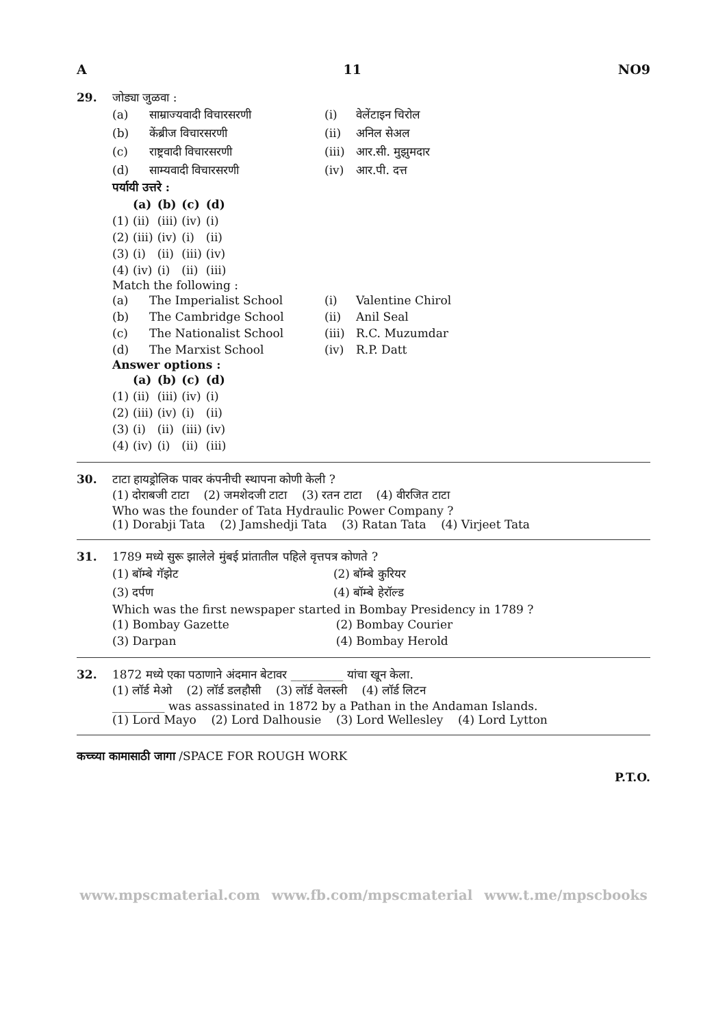A 11 NO9
29. जोड्या जुळवा :
| (a) | साम्राज्यवादी विचारसरणी | (i) | वेलेंटाइन चिरोल |
| (b) | केंब्रीज विचारसरणी | (ii) | अनिल सेअल |
| (c) | राष्ट्रवादी विचारसरणी | (iii) | आर.सी. मुझुमदार |
| (d) | साम्यवादी विचारसरणी | (iv) | आर.पी. दत्त |
पर्यायी उत्तरे :
| | (a) | (b) | (c) | (d) |
| (1) | (ii) | (iii) | (iv) | (i) |
| (2) | (iii) | (iv) | (i) | (ii) |
| (3) | (i) | (ii) | (iii) | (iv) |
| (4) | (iv) | (i) | (ii) | (iii) |
Match the following :
| (a) | The Imperialist School | (i) | Valentine Chirol |
| (b) | The Cambridge School | (ii) | Anil Seal |
| (c) | The Nationalist School | (iii) | R.C. Muzumdar |
| (d) | The Marxist School | (iv) | R.P. Datt |
Answer options :
| | (a) | (b) | (c) | (d) |
| (1) | (ii) | (iii) | (iv) | (i) |
| (2) | (iii) | (iv) | (i) | (ii) |
| (3) | (i) | (ii) | (iii) | (iv) |
| (4) | (iv) | (i) | (ii) | (iii) |
30. टाटा हायड्रोलिक पावर कंपनीची स्थापना कोणी केली ?
(1) दोराबजी टाटा (2) जमशेदजी टाटा (3) रतन टाटा (4) वीरजित टाटा
Who was the founder of Tata Hydraulic Power Company ?
(1) Dorabji Tata (2) Jamshedji Tata (3) Ratan Tata (4) Virjeet Tata
31. 1789 मध्ये सुरू झालेले मुंबई प्रांतातील पहिले वृत्तपत्र कोणते ?
| (1) बॉम्बे गॅझेट | (2) बॉम्बे कुरियर |
| (3) दर्पण | (4) बॉम्बे हेरॉल्ड |
Which was the first newspaper started in Bombay Presidency in 1789 ?
| (1) Bombay Gazette | (2) Bombay Courier |
| (3) Darpan | (4) Bombay Herold |
32. 1872 मध्ये एका पठाणाने अंदमान बेटावर _________ यांचा खून केला.
(1) लॉर्ड मेओ (2) लॉर्ड डलहौसी (3) लॉर्ड वेलस्ली (4) लॉर्ड लिटन
_________ was assassinated in 1872 by a Pathan in the Andaman Islands.
(1) Lord Mayo (2) Lord Dalhousie (3) Lord Wellesley (4) Lord Lytton
कच्च्या कामासाठी जागा /SPACE FOR ROUGH WORK
P.T.O.
www.mpscmaterial.com www.fb.com/mpscmaterial www.t.me/mpscbooks